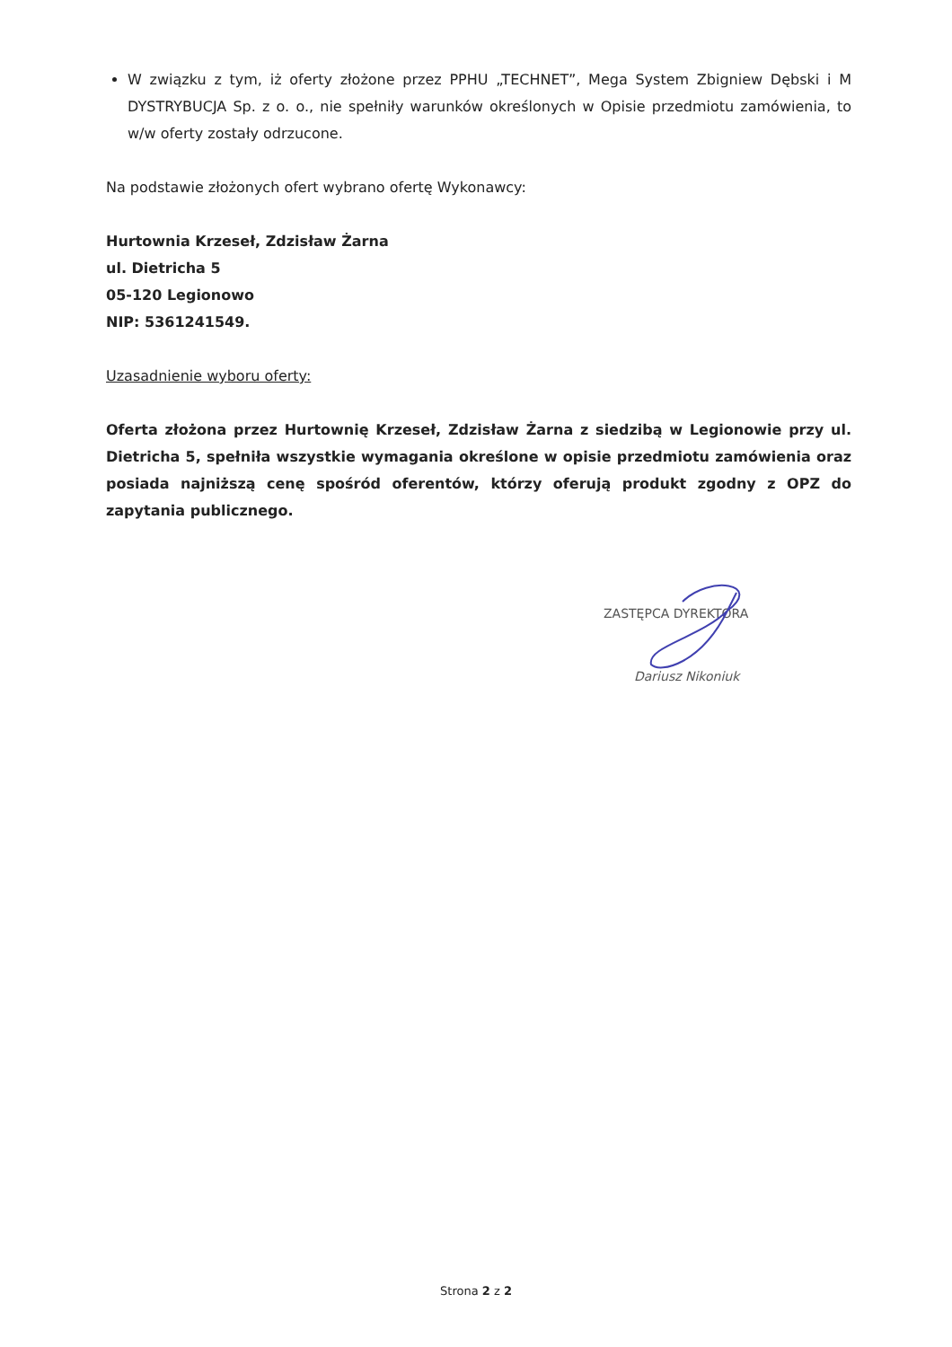W związku z tym, iż oferty złożone przez PPHU „TECHNET”, Mega System Zbigniew Dębski i M DYSTRYBUCJA Sp. z o. o., nie spełniły warunków określonych w Opisie przedmiotu zamówienia, to w/w oferty zostały odrzucone.
Na podstawie złożonych ofert wybrano ofertę Wykonawcy:
Hurtownia Krzeseł, Zdzisław Żarna
ul. Dietricha 5
05-120 Legionowo
NIP: 5361241549.
Uzasadnienie wyboru oferty:
Oferta złożona przez Hurtownię Krzeseł, Zdzisław Żarna z siedzibą w Legionowie przy ul. Dietricha 5, spełniła wszystkie wymagania określone w opisie przedmiotu zamówienia oraz posiada najniższą cenę spośród oferentów, którzy oferują produkt zgodny z OPZ do zapytania publicznego.
ZASTĘPCA DYREKTORA
Dariusz Nikoniuk
Strona 2 z 2